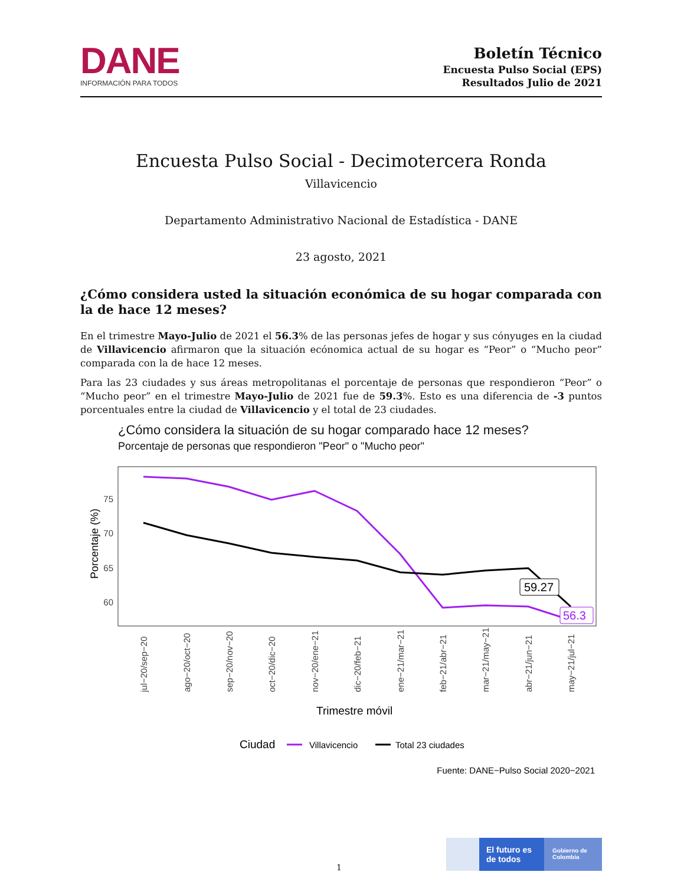DANE
INFORMACIÓN PARA TODOS
Boletín Técnico
Encuesta Pulso Social (EPS)
Resultados Julio de 2021
Encuesta Pulso Social - Decimotercera Ronda
Villavicencio
Departamento Administrativo Nacional de Estadística - DANE
23 agosto, 2021
¿Cómo considera usted la situación económica de su hogar comparada con la de hace 12 meses?
En el trimestre Mayo-Julio de 2021 el 56.3% de las personas jefes de hogar y sus cónyuges en la ciudad de Villavicencio afirmaron que la situación ecónomica actual de su hogar es “Peor” o “Mucho peor” comparada con la de hace 12 meses.
Para las 23 ciudades y sus áreas metropolitanas el porcentaje de personas que respondieron “Peor” o “Mucho peor” en el trimestre Mayo-Julio de 2021 fue de 59.3%. Esto es una diferencia de -3 puntos porcentuales entre la ciudad de Villavicencio y el total de 23 ciudades.
¿Cómo considera la situación de su hogar comparado hace 12 meses?
Porcentaje de personas que respondieron "Peor" o "Mucho peor"
Porcentaje (%)
75
70
65
60
59.27
56.3
jul−20/sep−20
ago−20/oct−20
sep−20/nov−20
oct−20/dic−20
nov−20/ene−21
dic−20/feb−21
ene−21/mar−21
feb−21/abr−21
mar−21/may−21
abr−21/jun−21
may−21/jul−21
Trimestre móvil
Ciudad
Villavicencio
Total 23 ciudades
Fuente: DANE−Pulso Social 2020−2021
1
El futuro es de todos
Gobierno de Colombia